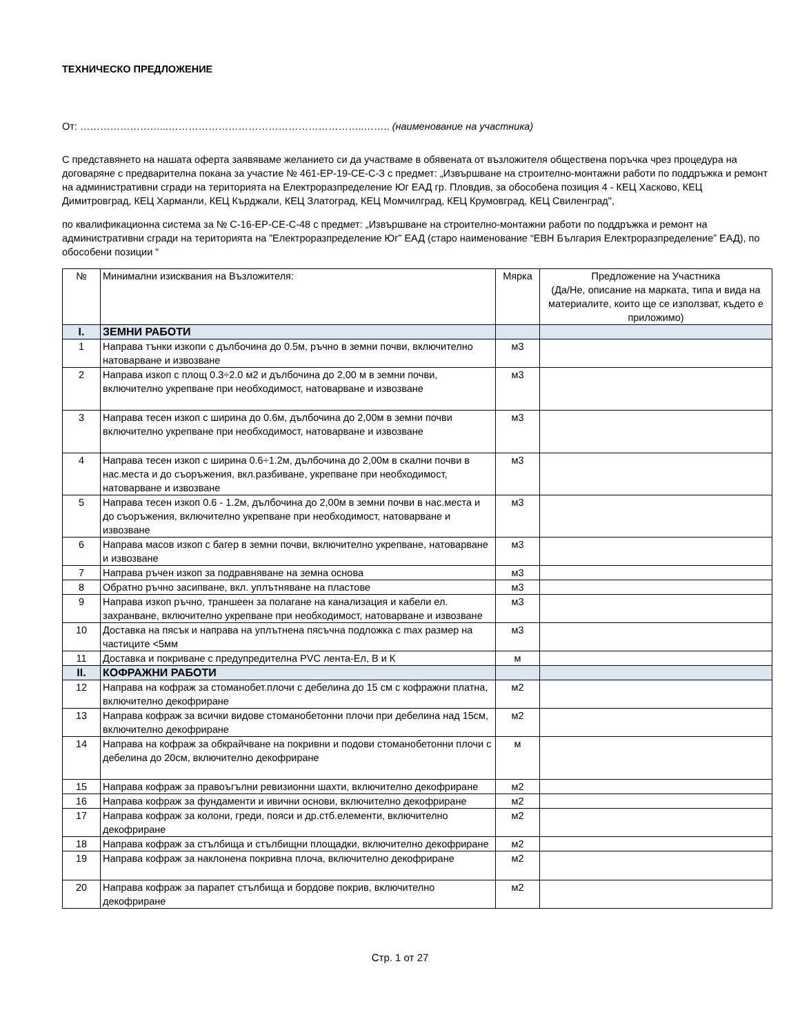ТЕХНИЧЕСКО ПРЕДЛОЖЕНИЕ
От: ……………………...…………………………………………………..…….. (наименование на участника)
С представянето на нашата оферта заявяваме желанието си да участваме в обявената от възложителя обществена поръчка чрез процедура на договаряне с предварителна покана за участие № 461-ЕР-19-СЕ-С-З с предмет: „Извършване на строително-монтажни работи по поддръжка и ремонт на административни сгради на територията на Електроразпределение Юг ЕАД гр. Пловдив, за обособена позиция 4 - КЕЦ Хасково, КЕЦ Димитровград, КЕЦ Харманли, КЕЦ Кърджали, КЕЦ Златоград, КЕЦ Момчилград, КЕЦ Крумовград, КЕЦ Свиленград",
по квалификационна система за № С-16-ЕР-СЕ-С-48 с предмет: „Извършване на строително-монтажни работи по поддръжка и ремонт на административни сгради на територията на ”Електроразпределение Юг” ЕАД (старо наименование “ЕВН България Електроразпределение” ЕАД), по обособени позиции “
| № | Минимални изисквания на Възложителя: | Мярка | Предложение на Участника (Да/Не, описание на марката, типа и вида на материалите, които ще се използват, където е приложимо) |
| I. | ЗЕМНИ РАБОТИ | | |
| 1 | Направа тънки изкопи с дълбочина до 0.5м, ръчно в земни почви, включително натоварване и извозване | м3 | |
| 2 | Направа изкоп с площ 0.3÷2.0 м2 и дълбочина до 2,00 м в земни почви, включително укрепване при необходимост, натоварване и извозване | м3 | |
| 3 | Направа тесен изкоп с ширина до 0.6м, дълбочина до 2,00м в земни почви включително укрепване при необходимост, натоварване и извозване | м3 | |
| 4 | Направа тесен изкоп с ширина 0.6÷1.2м, дълбочина до 2,00м в скални почви в нас.места и до съоръжения, вкл.разбиване, укрепване при необходимост, натоварване и извозване | м3 | |
| 5 | Направа тесен изкоп 0.6 - 1.2м, дълбочина до 2,00м в земни почви в нас.места и до съоръжения, включително укрепване при необходимост, натоварване и извозване | м3 | |
| 6 | Направа масов изкоп с багер в земни почви, включително укрепване, натоварване и извозване | м3 | |
| 7 | Направа ръчен изкоп за подравняване на земна основа | м3 | |
| 8 | Обратно ръчно засипване, вкл. уплътняване на пластове | м3 | |
| 9 | Направа изкоп ръчно, траншеен за полагане на канализация и кабели ел. захранване, включително укрепване при необходимост, натоварване и извозване | м3 | |
| 10 | Доставка на пясък и направа на уплътнена пясъчна подложка с max размер на частиците <5мм | м3 | |
| 11 | Доставка и покриване с предупредителна PVC лента-Ел, В и К | м | |
| II. | КОФРАЖНИ РАБОТИ | | |
| 12 | Направа на кофраж за стоманобет.плочи с дебелина до 15 см с кофражни платна, включително декофриране | м2 | |
| 13 | Направа кофраж за всички видове стоманобетонни плочи при дебелина над 15см, включително декофриране | м2 | |
| 14 | Направа на кофраж за обкрайчване на покривни и подови стоманобетонни плочи с дебелина до 20см, включително декофриране | м | |
| 15 | Направа кофраж за правоъгълни ревизионни шахти, включително декофриране | м2 | |
| 16 | Направа кофраж за фундаменти и ивични основи, включително декофриране | м2 | |
| 17 | Направа кофраж за колони, греди, пояси и др.стб.елементи, включително декофриране | м2 | |
| 18 | Направа кофраж за стълбища и стълбищни площадки, включително декофриране | м2 | |
| 19 | Направа кофраж за наклонена покривна плоча, включително декофриране | м2 | |
| 20 | Направа кофраж за парапет стълбища и бордове покрив, включително декофриране | м2 | |
Стр. 1 от 27